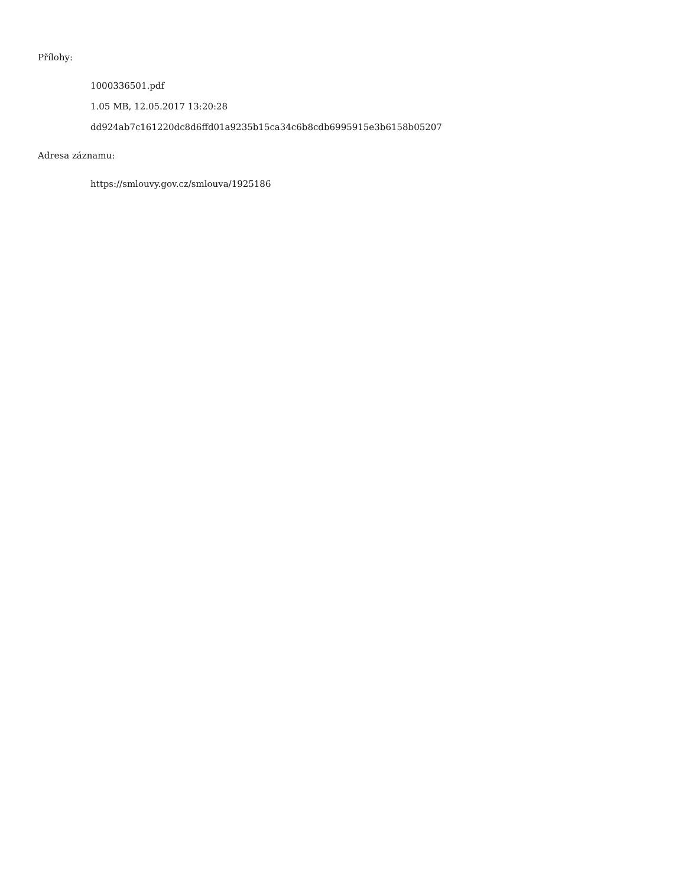Přílohy:
1000336501.pdf
1.05 MB, 12.05.2017 13:20:28
dd924ab7c161220dc8d6ffd01a9235b15ca34c6b8cdb6995915e3b6158b05207
Adresa záznamu:
https://smlouvy.gov.cz/smlouva/1925186